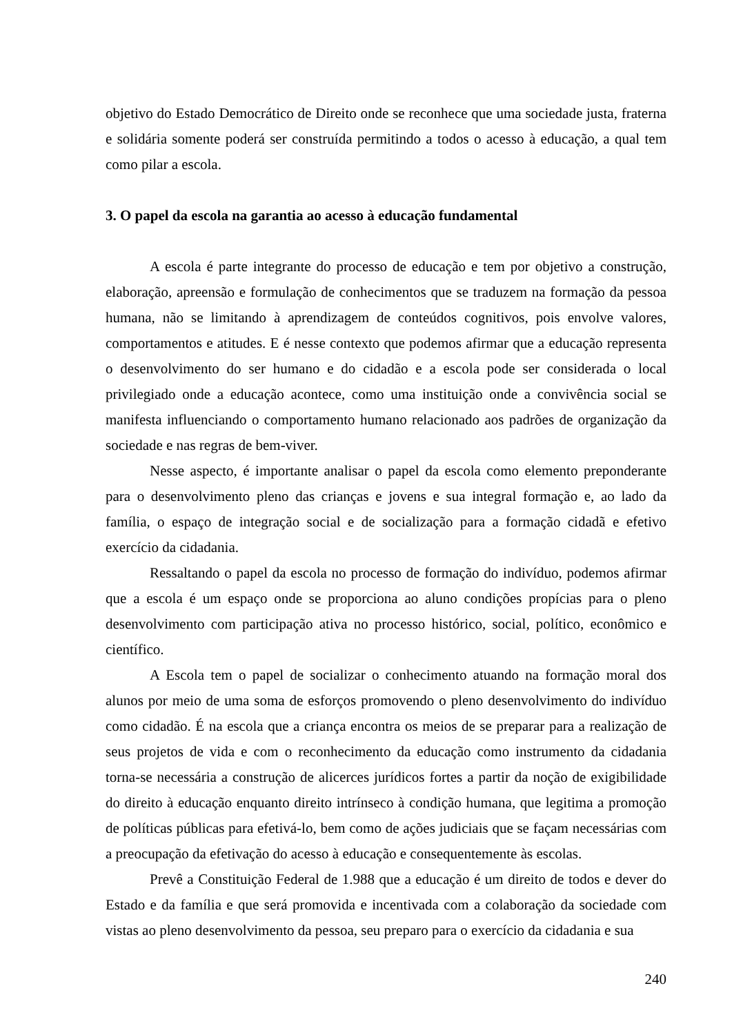objetivo do Estado Democrático de Direito onde se reconhece que uma sociedade justa, fraterna e solidária somente poderá ser construída permitindo a todos o acesso à educação, a qual tem como pilar a escola.
3. O papel da escola na garantia ao acesso à educação fundamental
A escola é parte integrante do processo de educação e tem por objetivo a construção, elaboração, apreensão e formulação de conhecimentos que se traduzem na formação da pessoa humana, não se limitando à aprendizagem de conteúdos cognitivos, pois envolve valores, comportamentos e atitudes. E é nesse contexto que podemos afirmar que a educação representa o desenvolvimento do ser humano e do cidadão e a escola pode ser considerada o local privilegiado onde a educação acontece, como uma instituição onde a convivência social se manifesta influenciando o comportamento humano relacionado aos padrões de organização da sociedade e nas regras de bem-viver.
Nesse aspecto, é importante analisar o papel da escola como elemento preponderante para o desenvolvimento pleno das crianças e jovens e sua integral formação e, ao lado da família, o espaço de integração social e de socialização para a formação cidadã e efetivo exercício da cidadania.
Ressaltando o papel da escola no processo de formação do indivíduo, podemos afirmar que a escola é um espaço onde se proporciona ao aluno condições propícias para o pleno desenvolvimento com participação ativa no processo histórico, social, político, econômico e científico.
A Escola tem o papel de socializar o conhecimento atuando na formação moral dos alunos por meio de uma soma de esforços promovendo o pleno desenvolvimento do indivíduo como cidadão. É na escola que a criança encontra os meios de se preparar para a realização de seus projetos de vida e com o reconhecimento da educação como instrumento da cidadania torna-se necessária a construção de alicerces jurídicos fortes a partir da noção de exigibilidade do direito à educação enquanto direito intrínseco à condição humana, que legitima a promoção de políticas públicas para efetivá-lo, bem como de ações judiciais que se façam necessárias com a preocupação da efetivação do acesso à educação e consequentemente às escolas.
Prevê a Constituição Federal de 1.988 que a educação é um direito de todos e dever do Estado e da família e que será promovida e incentivada com a colaboração da sociedade com vistas ao pleno desenvolvimento da pessoa, seu preparo para o exercício da cidadania e sua
240